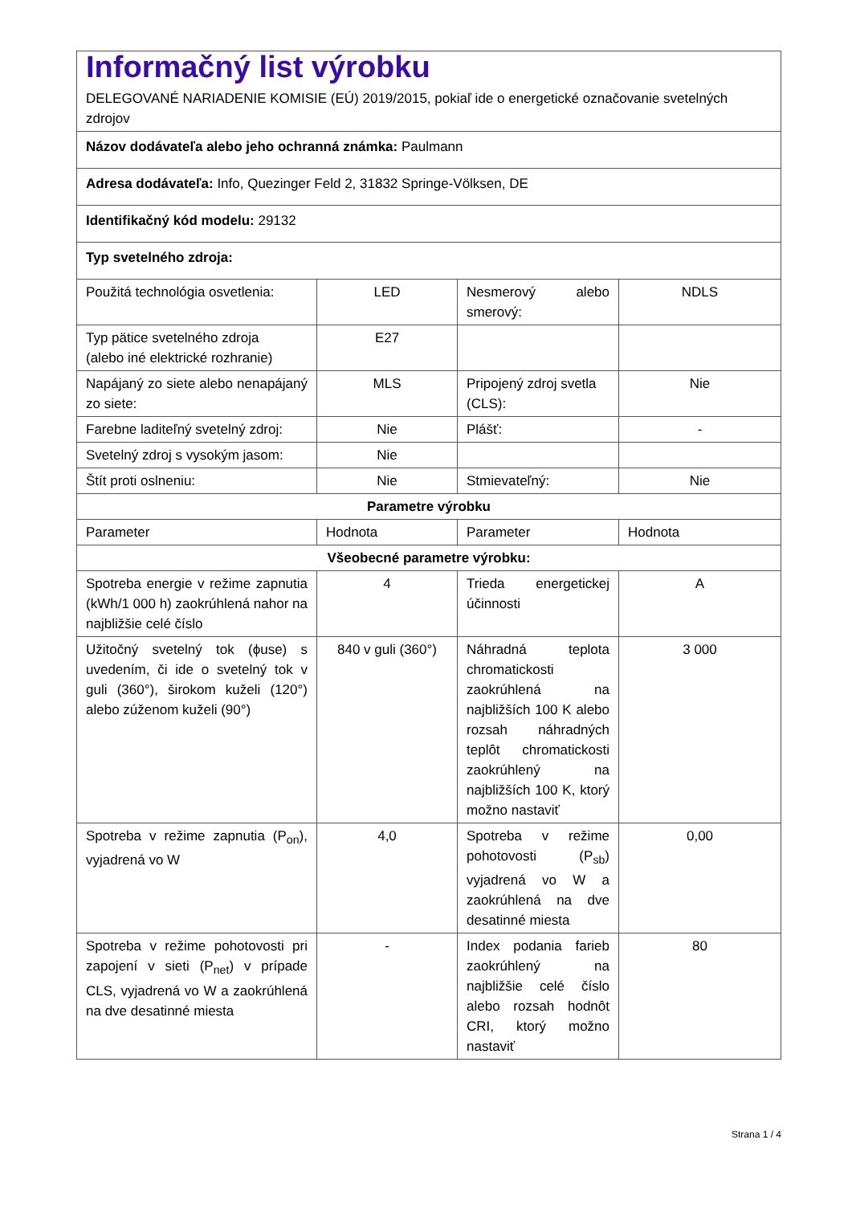| Informačný list výrobku DELEGOVANÉ NARIADENIE KOMISIE (EÚ) 2019/2015, pokiaľ ide o energetické označovanie svetelných zdrojov | | | |
| Názov dodávateľa alebo jeho ochranná známka: Paulmann | | | |
| Adresa dodávateľa: Info, Quezinger Feld 2, 31832 Springe-Völksen, DE | | | |
| Identifikačný kód modelu: 29132 | | | |
| Typ svetelného zdroja: | | | |
| Použitá technológia osvetlenia: | LED | Nesmerový alebo smerový: | NDLS |
| Typ pätice svetelného zdroja (alebo iné elektrické rozhranie) | E27 | | |
| Napájaný zo siete alebo nenapájaný zo siete: | MLS | Pripojený zdroj svetla (CLS): | Nie |
| Farebne laditeľný svetelný zdroj: | Nie | Plášť: | - |
| Svetelný zdroj s vysokým jasom: | Nie | | |
| Štít proti oslneniu: | Nie | Stmievateľný: | Nie |
| Parametre výrobku | | | |
| Parameter | Hodnota | Parameter | Hodnota |
| Všeobecné parametre výrobku: | | | |
| Spotreba energie v režime zapnutia (kWh/1 000 h) zaokrúhlená nahor na najbližšie celé číslo | 4 | Trieda energetickej účinnosti | A |
| Užitočný svetelný tok (ϕuse) s uvedením, či ide o svetelný tok v guli (360°), širokom kuželi (120°) alebo zúženom kuželi (90°) | 840 v guli (360°) | Náhradná teplota chromatickosti zaokrúhlená na najbližších 100 K alebo rozsah náhradných teplôt chromatickosti zaokrúhlený na najbližších 100 K, ktorý možno nastaviť | 3 000 |
| Spotreba v režime zapnutia (P<sub>on</sub>), vyjadrená vo W | 4,0 | Spotreba v režime pohotovosti (P<sub>sb</sub>) vyjadrená vo W a zaokrúhlená na dve desatinné miesta | 0,00 |
| Spotreba v režime pohotovosti pri zapojení v sieti (P<sub>net</sub>) v prípade CLS, vyjadrená vo W a zaokrúhlená na dve desatinné miesta | - | Index podania farieb zaokrúhlený na najbližšie celé číslo alebo rozsah hodnôt CRI, ktorý možno nastaviť | 80 |
Strana 1 / 4